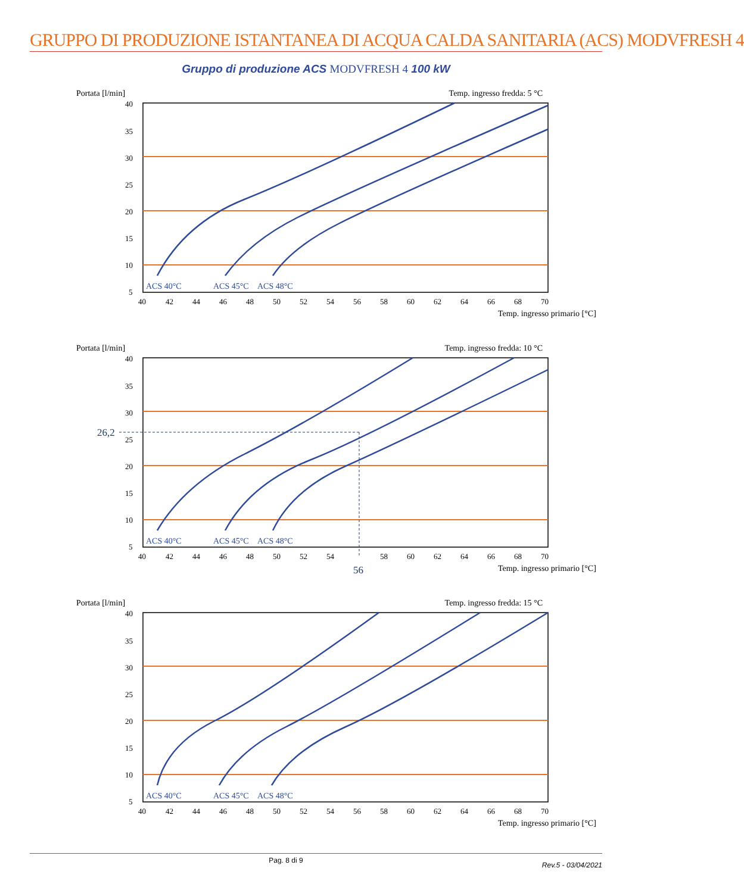GRUPPO DI PRODUZIONE ISTANTANEA DI ACQUA CALDA SANITARIA (ACS) MODVFRESH 4
Gruppo di produzione ACS MODVFRESH 4 100 kW
Portata [l/min] Temp. ingresso fredda: 5 °C
ACS 40°C
ACS 45°C
ACS 48°C
40
35
30
25
20
15
10
5
40
42
44
46
48
50
52
54
56
58
60
62
64
66
68
70
Temp. ingresso primario [°C]
Portata [l/min] Temp. ingresso fredda: 10 °C
ACS 40°C
ACS 45°C
ACS 48°C
40
35
30
25
20
15
10
5
40
42
44
46
48
50
52
54
56
58
60
62
64
66
68
70
26,2
Temp. ingresso primario [°C]
Portata [l/min] Temp. ingresso fredda: 15 °C
ACS 40°C
ACS 45°C
ACS 48°C
40
35
30
25
20
15
10
5
40
42
44
46
48
50
52
54
56
58
60
62
64
66
68
70
Temp. ingresso primario [°C]
Pag. 8 di 9 Rev.5 - 03/04/2021